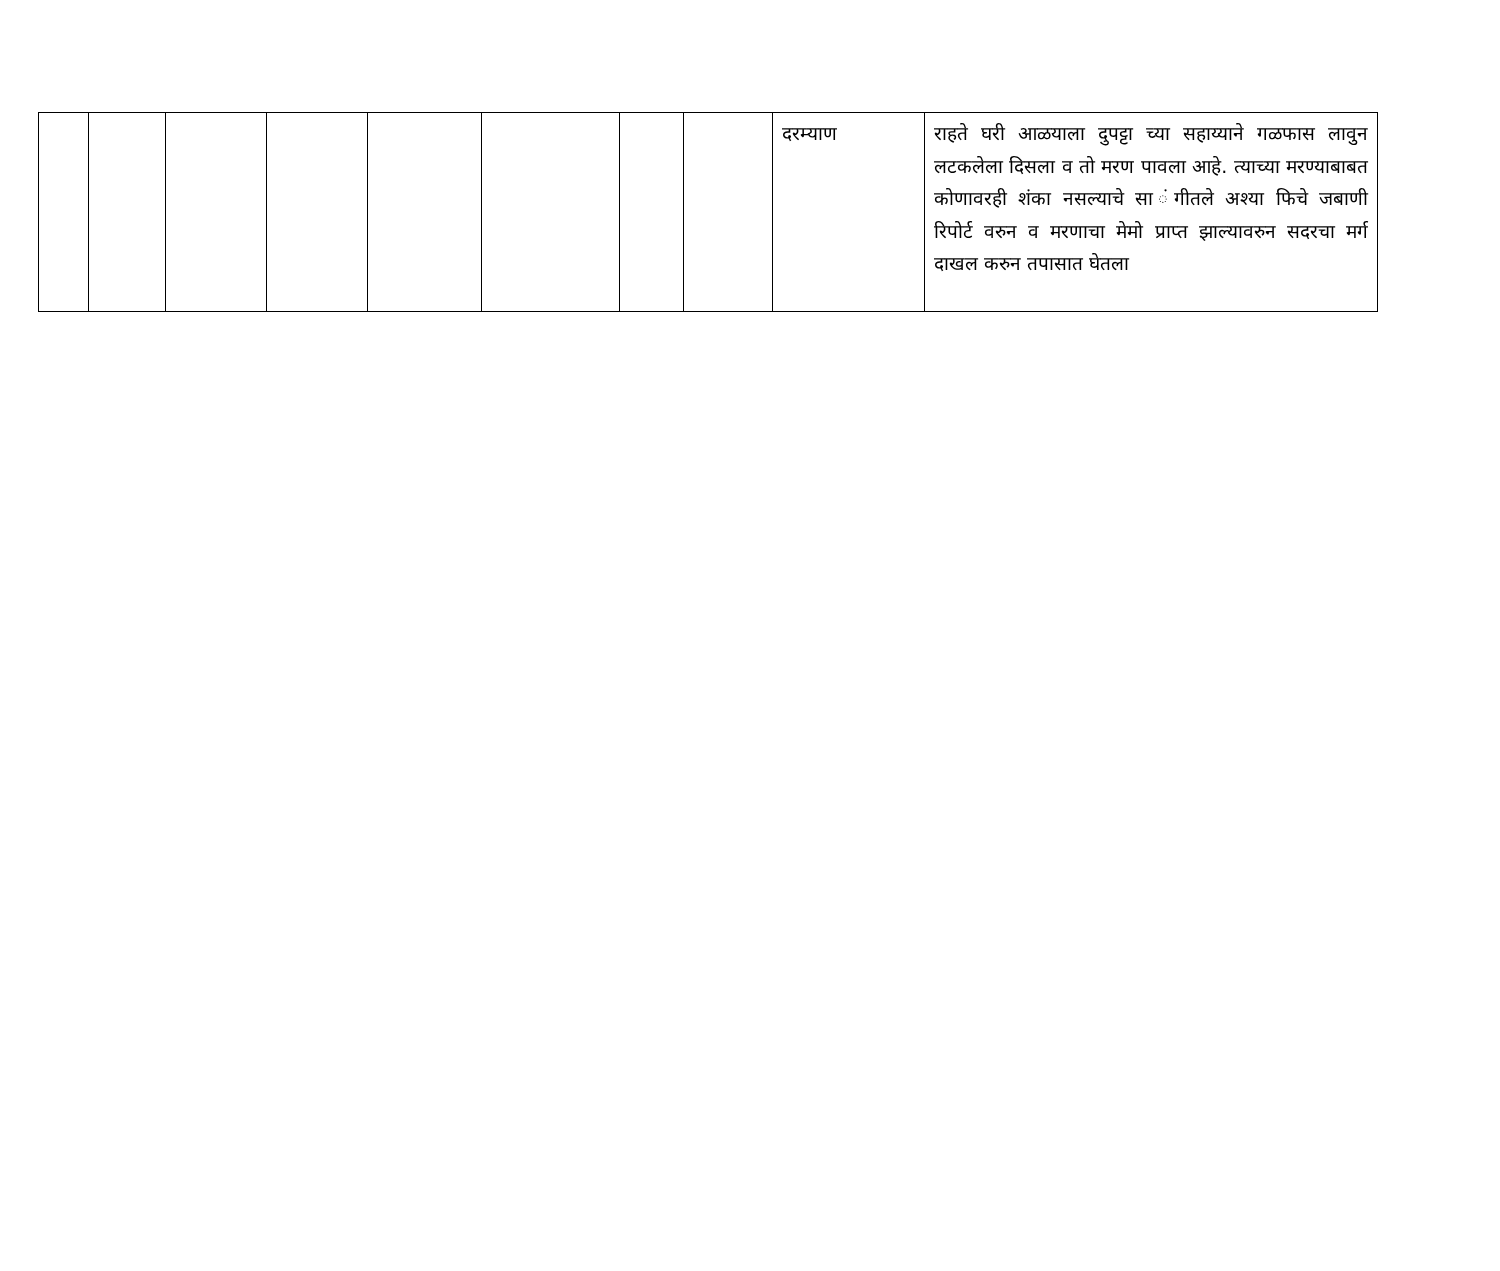| | | | | | | | | दरम्याण | राहते घरी आळयाला दुपट्टा च्या सहाय्याने गळफास लावुन लटकलेला दिसला व तो मरण पावला आहे. त्याच्या मरण्याबाबत कोणावरही शंका नसल्याचे सा ंगीतले अश्या फिचे जबाणी रिपोर्ट वरुन व मरणाचा मेमो प्राप्त झाल्यावरुन सदरचा मर्ग दाखल करुन तपासात घेतला |